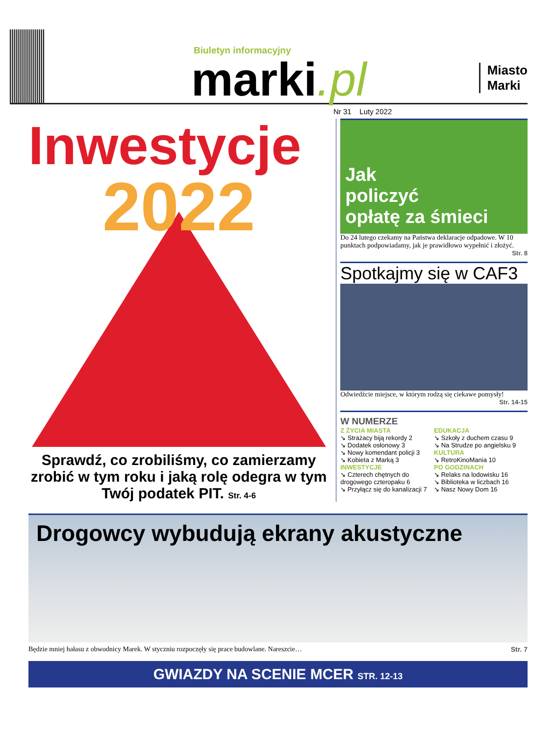Biuletyn informacyjny
marki.pl
Miasto
Marki
Nr 31 Luty 2022
Inwestycje
2022
Sprawdź, co zrobiliśmy, co zamierzamy zrobić w tym roku i jaką rolę odegra w tym Twój podatek PIT. Str. 4-6
Jak
policzyć
opłatę za śmieci
Do 24 lutego czekamy na Państwa deklaracje odpadowe. W 10 punktach podpowiadamy, jak je prawidłowo wypełnić i złożyć.
Str. 8
Spotkajmy się w CAF3
Odwiedźcie miejsce, w którym rodzą się ciekawe pomysły!
Str. 14-15
W NUMERZE
Z ŻYCIA MIASTA
↘ Strażacy biją rekordy 2
↘ Dodatek osłonowy 3
↘ Nowy komendant policji 3
↘ Kobieta z Marką 3
INWESTYCJE
↘ Czterech chętnych do drogowego czteropaku 6
↘ Przyłącz się do kanalizacji 7
EDUKACJA
↘ Szkoły z duchem czasu 9
↘ Na Strudze po angielsku 9
KULTURA
↘ RetroKinoMania 10
PO GODZINACH
↘ Relaks na lodowisku 16
↘ Biblioteka w liczbach 16
↘ Nasz Nowy Dom 16
Drogowcy wybudują ekrany akustyczne
Będzie mniej hałasu z obwodnicy Marek. W styczniu rozpoczęły się prace budowlane. Nareszcie… Str. 7
GWIAZDY NA SCENIE MCER STR. 12-13